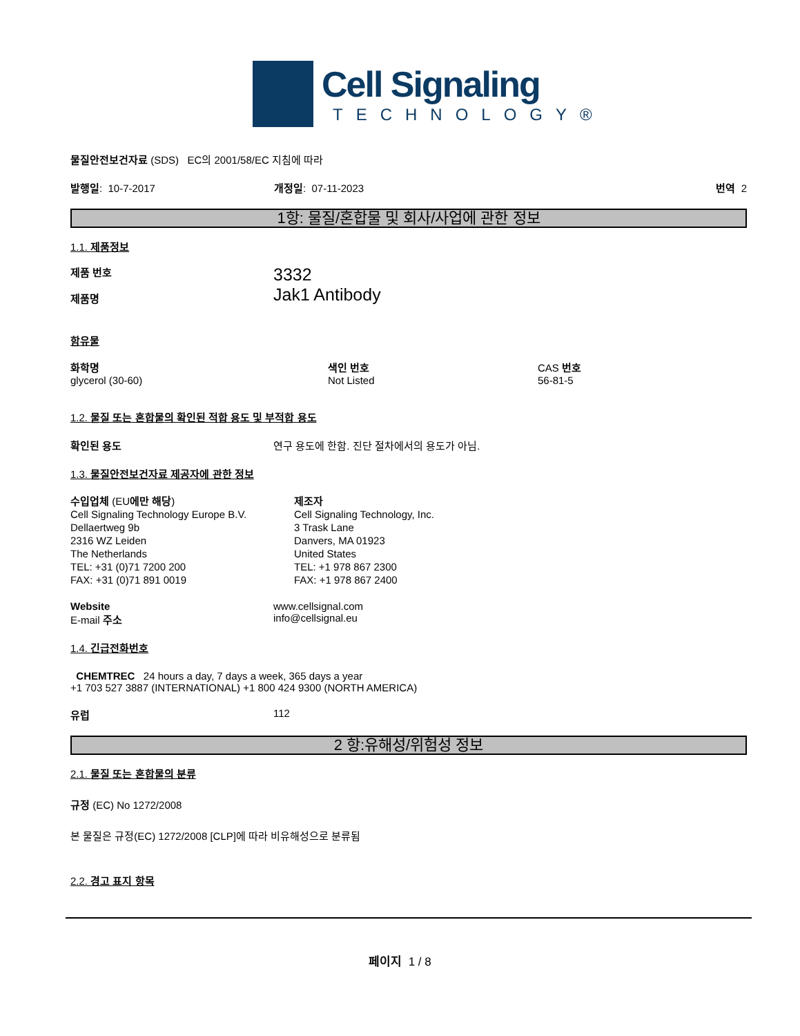Cell Signaling
TECHNOLOGY®
물질안전보건자료 (SDS) EC의 2001/58/EC 지침에 따라
발행일: 10-7-2017 개정일: 07-11-2023 번역 2
1항: 물질/혼합물 및 회사/사업에 관한 정보
1.1. 제품정보
제품 번호
제품명
3332
Jak1 Antibody
함유물
화학명
glycerol (30-60)
색인 번호
Not Listed
CAS 번호
56-81-5
1.2. 물질 또는 혼합물의 확인된 적합 용도 및 부적합 용도
확인된 용도 연구 용도에 한함. 진단 절차에서의 용도가 아님.
1.3. 물질안전보건자료 제공자에 관한 정보
수입업체 (EU에만 해당)
Cell Signaling Technology Europe B.V.
Dellaertweg 9b
2316 WZ Leiden
The Netherlands
TEL: +31 (0)71 7200 200
FAX: +31 (0)71 891 0019
제조자
Cell Signaling Technology, Inc.
3 Trask Lane
Danvers, MA 01923
United States
TEL: +1 978 867 2300
FAX: +1 978 867 2400
Website
E-mail 주소
www.cellsignal.com
info@cellsignal.eu
1.4. 긴급전화번호
CHEMTREC 24 hours a day, 7 days a week, 365 days a year
+1 703 527 3887 (INTERNATIONAL) +1 800 424 9300 (NORTH AMERICA)
유럽 112
2 항:유해성/위험성 정보
2.1. 물질 또는 혼합물의 분류
규정 (EC) No 1272/2008
본 물질은 규정(EC) 1272/2008 [CLP]에 따라 비유해성으로 분류됨
2.2. 경고 표지 항목
페이지 1 / 8